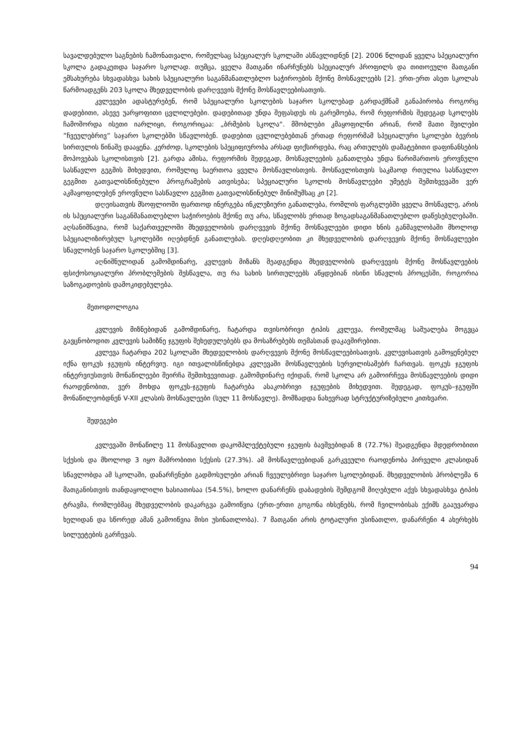სავალდებულო საგნების ჩამონათვალი, რომელსაც სპეციალურ სკოლაში ასწავლიდნენ [2]. 2006 წლიდან ყველა სპეციალური სკოლა გადაკეთდა საჯარო სკოლად. თუმცა, ყველა მათგანი ინარჩუნებს სპეციალურ პროფილს და თითოეული მათგანი ემსახურება სხვადასხვა სახის სპეციალური საგანმანათლებლო საჭიროების მქონე მოსწავლეებს [2]. ერთ-ერთ ასეთ სკოლას წარმოადგენს 203 სკოლა მხედველობის დარღვევის მქონე მოსწავლეებისათვის.
კვლევები ადასტურებენ, რომ სპეციალური სკოლების საჯარო სკოლებად გარდაქმნამ განაპირობა როგორც დადებითი, ასევე უარყოფითი ცვლილებები. დადებითად უნდა შეფასდეს ის გარემოება, რომ რეფორმის შედეგად სკოლებს ჩამოშორდა ისეთი იარლიყი, როგორიცაა: „ბრმების სკოლა“. მშობლები კმაყოფილნი არიან, რომ მათი შვილები ”ჩვეულებრივ” საჯარო სკოლებში სწავლობენ. დადებით ცვლილებებთან ერთად რეფორმამ სპეციალური სკოლები ბევრის სირთულის წინაშე დააყენა. კერძოდ, სკოლების სპეციფიურობა არსად ფიქსირდება, რაც ართულებს დამატებითი დაფინანსების მოპოვებას სკოლისთვის [2]. გარდა ამისა, რეფორმის შედეგად, მოსწავლეების განათლება უნდა წარიმართოს ეროვნული სასწავლო გეგმის მიხედვით, რომელიც საერთოა ყველა მოსწავლისთვის. მოსწავლისთვის საკმაოდ რთულია სასწავლო გეგმით გათვალისწინებული პროგრამების ათვისება; სპეციალური სკოლის მოსწავლეები უმეტეს შემთხვევაში ვერ აკმაყოფილებენ ეროვნული სასწავლო გეგმით გათვალისწინებულ მინიმუმსაც კი [2].
დღეისათვის მსოფლიოში ფართოდ ინერგება ინკლუზიური განათლება, რომლის ფარგლებში ყველა მოსწავლე, არის ის სპეციალური საგანმანათლებლო საჭიროების მქონე თუ არა, სწავლობს ერთად ზოგადსაგანმანათლებლო დაწესებულებაში. აღსანიშნავია, რომ საქართველოში მხედველობის დარღვევის მქონე მოსწავლეები დიდი ხნის განმავლობაში მხოლოდ სპეციალიზირებულ სკოლებში იღებდნენ განათლებას. დღესდღეობით კი მხედველობის დარღვევის მქონე მოსწავლეები სწავლობენ საჯარო სკოლებშიც [3].
აღნიშნულიდან გამომდინარე, კვლევის მიზანს შეადგენდა მხედველობის დარღვევის მქონე მოსწავლეების ფსიქოსოციალური პრობლემების შესწავლა, თუ რა სახის სირთულეებს აწყდებიან ისინი სწავლის პროცესში, როგორია საზოგადოების დამოკიდებულება.
მეთოდოლოგია
კვლევის მიზნებიდან გამომდინარე, ჩატარდა თვისობრივი ტიპის კვლევა, რომელმაც საშუალება მოგვცა გავცნობოდით კვლევის სამიზნე ჯგუფის შეხედულებებს და მოსაზრებებს თემასთან დაკავშირებით.
კვლევა ჩატარდა 202 სკოლაში მხედველობის დარღვევის მქონე მოსწავლეებისათვის. კვლევისათვის გამოყენებულ იქნა ფოკუს ჯგუფის ინტერვიუ. იგი ითვალისწინებდა კვლევაში მოსწავლეების სურვილისამებრ ჩართვას. ფოკუს ჯგუფის ინტერვიუსთვის მონაწილეები შეირჩა შემთხვევითად. გამომდინარე იქიდან, რომ სკოლა არ გამოირჩევა მოსწავლეების დიდი რაოდენობით, ვერ მოხდა ფოკუს-ჯგუფის ჩატარება ასაკობრივი ჯგუფების მიხედვით. შედეგად, ფოკუს–ჯგუფში მონაწილეობდნენ V-XII კლასის მოსწავლეები (სულ 11 მოსწავლე). მომზადდა ნახევრად სტრუქტურიზებული კითხვარი.
შედეგები
კვლევაში მონაწილე 11 მოსწავლით დაკომპლექტებული ჯგუფის ბავშვებიდან 8 (72.7%) შეადგენდა მდედრობითი სქესის და მხოლოდ 3 იყო მამრობითი სქესის (27.3%). ამ მოსწავლეებიდან გარკვეული რაოდენობა პირველი კლასიდან სწავლობდა ამ სკოლაში, დანარჩენები გადმოსულები არიან ჩვეულებრივი საჯარო სკოლებიდან. მხედველობის პრობლემა 6 მათგანისთვის თანდაყოლილი ხასიათისაა (54.5%), ხოლო დანარჩენს დაბადების შემდგომ მიღებული აქვს სხვადასხვა ტიპის ტრავმა, რომლებმაც მხედველობის დაკარგვა გამოიწვია (ერთ-ერთი გოგონა იხსენებს, რომ ჩვილობისას ექიმს გააუვარდა ხელიდან და სწორედ ამან გამოიწვია მისი უსინათლობა). 7 მათგანი არის ტოტალური უსინათლო, დანარჩენი 4 ახერხებს სილუეტების გარჩევას.
94